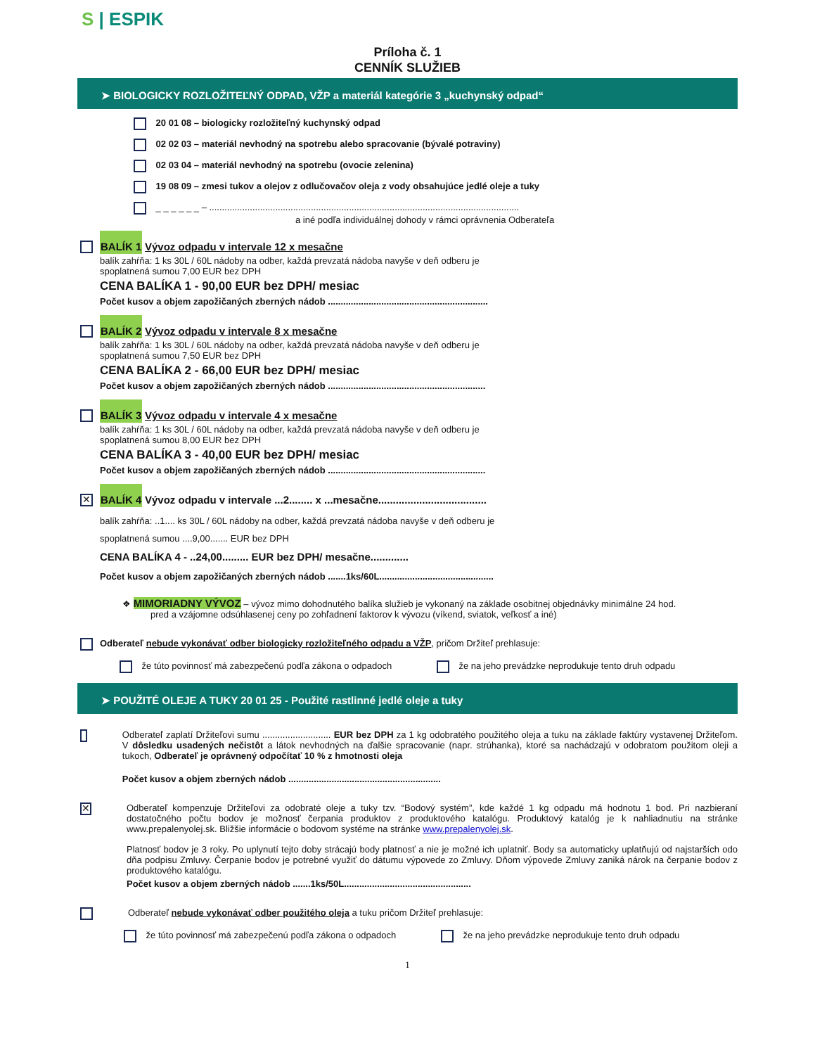S | ESPIK
Príloha č. 1
CENNÍK SLUŽIEB
➤ BIOLOGICKY ROZLOŽITEĽNÝ ODPAD, VŽP a materiál kategórie 3 „kuchynský odpad“
20 01 08 – biologicky rozložiteľný kuchynský odpad
02 02 03 – materiál nevhodný na spotrebu alebo spracovanie (bývalé potraviny)
02 03 04 – materiál nevhodný na spotrebu (ovocie zelenina)
19 08 09 – zmesi tukov a olejov z odlučovačov oleja z vody obsahujúce jedlé oleje a tuky
_ _ _ _ _ _ – ..........................................................................................................................
a iné podľa individuálnej dohody v rámci oprávnenia Odberateľa
BALÍK 1 Vývoz odpadu v intervale 12 x mesačne
balík zahŕňa: 1 ks 30L / 60L nádoby na odber, každá prevzatá nádoba navyše v deň odberu je
spoplatnená sumou 7,00 EUR bez DPH
CENA BALÍKA 1 - 90,00 EUR bez DPH/ mesiac
Počet kusov a objem zapožičaných zberných nádob ...............................................................
BALÍK 2 Vývoz odpadu v intervale 8 x mesačne
balík zahŕňa: 1 ks 30L / 60L nádoby na odber, každá prevzatá nádoba navyše v deň odberu je
spoplatnená sumou 7,50 EUR bez DPH
CENA BALÍKA 2 - 66,00 EUR bez DPH/ mesiac
Počet kusov a objem zapožičaných zberných nádob ..............................................................
BALÍK 3 Vývoz odpadu v intervale 4 x mesačne
balík zahŕňa: 1 ks 30L / 60L nádoby na odber, každá prevzatá nádoba navyše v deň odberu je
spoplatnená sumou 8,00 EUR bez DPH
CENA BALÍKA 3 - 40,00 EUR bez DPH/ mesiac
Počet kusov a objem zapožičaných zberných nádob ..............................................................
✕
BALÍK 4 Vývoz odpadu v intervale ...2........ x ...mesačne.....................................
balík zahŕňa: ..1.... ks 30L / 60L nádoby na odber, každá prevzatá nádoba navyše v deň odberu je
spoplatnená sumou ....9,00....... EUR bez DPH
CENA BALÍKA 4 - ..24,00......... EUR bez DPH/ mesačne.............
Počet kusov a objem zapožičaných zberných nádob .......1ks/60L.............................................
❖ MIMORIADNY VÝVOZ – vývoz mimo dohodnutého balíka služieb je vykonaný na základe osobitnej objednávky minimálne 24 hod.
pred a vzájomne odsúhlasenej ceny po zohľadnení faktorov k vývozu (víkend, sviatok, veľkosť a iné)
Odberateľ nebude vykonávať odber biologicky rozložiteľného odpadu a VŽP, pričom Držiteľ prehlasuje:
že túto povinnosť má zabezpečenú podľa zákona o odpadoch že na jeho prevádzke neprodukuje tento druh odpadu
➤ POUŽITÉ OLEJE A TUKY 20 01 25 - Použité rastlinné jedlé oleje a tuky
Odberateľ zaplatí Držiteľovi sumu ........................... EUR bez DPH za 1 kg odobratého použitého oleja a tuku na základe faktúry vystavenej Držiteľom. V dôsledku usadených nečistôt a látok nevhodných na ďalšie spracovanie (napr. strúhanka), ktoré sa nachádzajú v odobratom použitom oleji a tukoch, Odberateľ je oprávnený odpočítať 10 % z hmotnosti oleja
Počet kusov a objem zberných nádob ............................................................
✕
Odberateľ kompenzuje Držiteľovi za odobraté oleje a tuky tzv. “Bodový systém”, kde každé 1 kg odpadu má hodnotu 1 bod. Pri nazbieraní dostatočného počtu bodov je možnosť čerpania produktov z produktového katalógu. Produktový katalóg je k nahliadnutiu na stránke www.prepalenyolej.sk. Bližšie informácie o bodovom systéme na stránke www.prepalenyolej.sk.
Platnosť bodov je 3 roky. Po uplynutí tejto doby strácajú body platnosť a nie je možné ich uplatniť. Body sa automaticky uplatňujú od najstarších odo dňa podpisu Zmluvy. Čerpanie bodov je potrebné využiť do dátumu výpovede zo Zmluvy. Dňom výpovede Zmluvy zaniká nárok na čerpanie bodov z produktového katalógu.
Počet kusov a objem zberných nádob .......1ks/50L..................................................
Odberateľ nebude vykonávať odber použitého oleja a tuku pričom Držiteľ prehlasuje:
že túto povinnosť má zabezpečenú podľa zákona o odpadoch že na jeho prevádzke neprodukuje tento druh odpadu
1